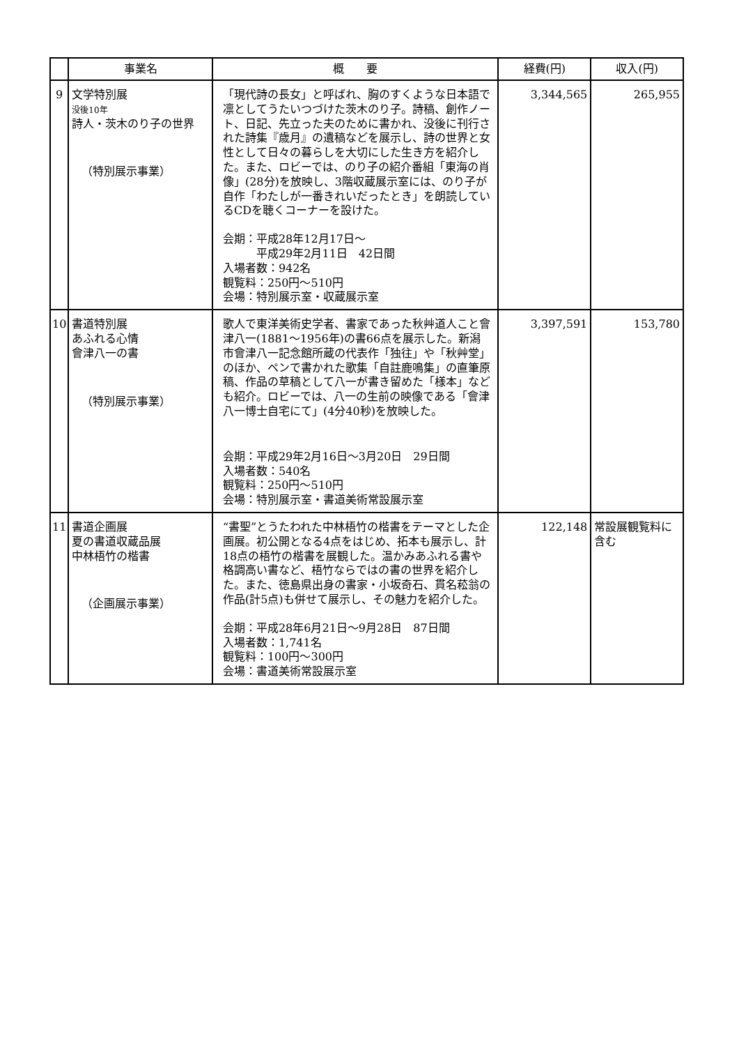| | 事業名 | 概 要 | 経費(円) | 収入(円) |
| --- | --- | --- | --- | --- |
| 9 | 文学特別展 没後10年 詩人・茨木のり子の世界 （特別展示事業） | 「現代詩の長女」と呼ばれ、胸のすくような日本語で凛としてうたいつづけた茨木のり子。詩稿、創作ノート、日記、先立った夫のために書かれ、没後に刊行された詩集『歳月』の遺稿などを展示し、詩の世界と女性として日々の暮らしを大切にした生き方を紹介した。また、ロビーでは、のり子の紹介番組「東海の肖像」(28分)を放映し、3階収蔵展示室には、のり子が自作「わたしが一番きれいだったとき」を朗読しているCDを聴くコーナーを設けた。 会期：平成28年12月17日～ 平成29年2月11日 42日間 入場者数：942名 観覧料：250円～510円 会場：特別展示室・収蔵展示室 | 3,344,565 | 265,955 |
| 10 | 書道特別展 あふれる心情 會津八一の書 （特別展示事業） | 歌人で東洋美術史学者、書家であった秋艸道人こと會津八一(1881～1956年)の書66点を展示した。新潟市會津八一記念館所蔵の代表作「独往」や「秋艸堂」のほか、ペンで書かれた歌集「自註鹿鳴集」の直筆原稿、作品の草稿として八一が書き留めた「様本」なども紹介。ロビーでは、八一の生前の映像である「會津八一博士自宅にて」(4分40秒)を放映した。 会期：平成29年2月16日～3月20日 29日間 入場者数：540名 観覧料：250円～510円 会場：特別展示室・書道美術常設展示室 | 3,397,591 | 153,780 |
| 11 | 書道企画展 夏の書道収蔵品展 中林梧竹の楷書 （企画展示事業） | “書聖”とうたわれた中林梧竹の楷書をテーマとした企画展。初公開となる4点をはじめ、拓本も展示し、計18点の梧竹の楷書を展観した。温かみあふれる書や格調高い書など、梧竹ならではの書の世界を紹介した。また、徳島県出身の書家・小坂奇石、貫名菘翁の作品(計5点)も併せて展示し、その魅力を紹介した。 会期：平成28年6月21日～9月28日 87日間 入場者数：1,741名 観覧料：100円～300円 会場：書道美術常設展示室 | 122,148 | 常設展観覧料に含む |